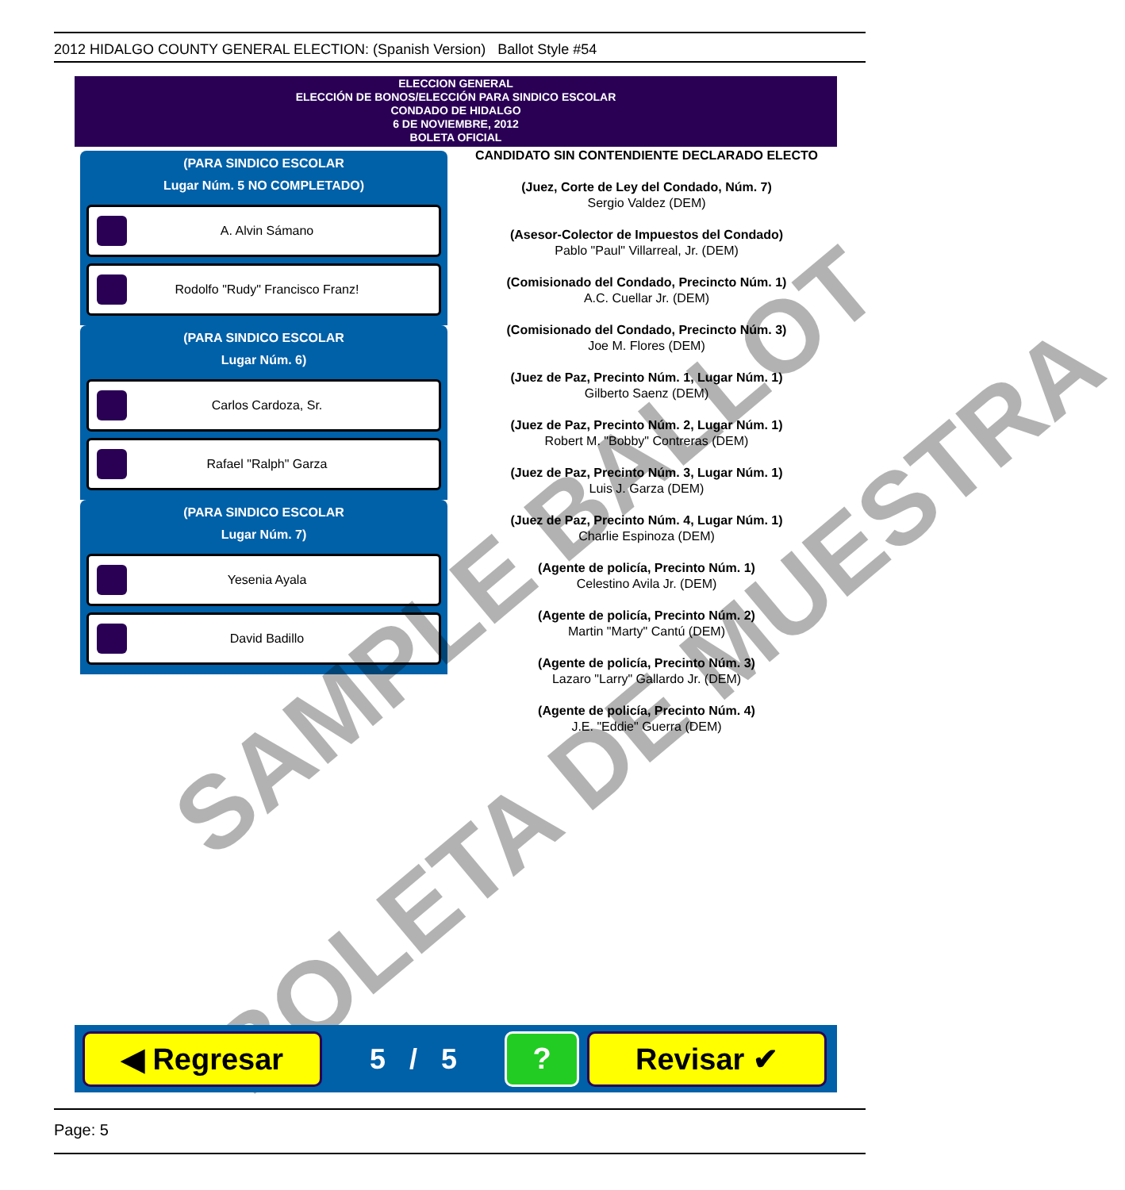2012 HIDALGO COUNTY GENERAL ELECTION: (Spanish Version) Ballot Style #54
ELECCION GENERAL
ELECCIÓN DE BONOS/ELECCIÓN PARA SINDICO ESCOLAR
CONDADO DE HIDALGO
6 DE NOVIEMBRE, 2012
BOLETA OFICIAL
(PARA SINDICO ESCOLAR
Lugar Núm. 5 NO COMPLETADO)
A. Alvin Sámano
Rodolfo "Rudy" Francisco Franz!
(PARA SINDICO ESCOLAR
Lugar Núm. 6)
Carlos Cardoza, Sr.
Rafael "Ralph" Garza
(PARA SINDICO ESCOLAR
Lugar Núm. 7)
Yesenia Ayala
David Badillo
CANDIDATO SIN CONTENDIENTE DECLARADO ELECTO
(Juez, Corte de Ley del Condado, Núm. 7)
Sergio Valdez (DEM)
(Asesor-Colector de Impuestos del Condado)
Pablo "Paul" Villarreal, Jr. (DEM)
(Comisionado del Condado, Precincto Núm. 1)
A.C. Cuellar Jr. (DEM)
(Comisionado del Condado, Precincto Núm. 3)
Joe M. Flores (DEM)
(Juez de Paz, Precinto Núm. 1, Lugar Núm. 1)
Gilberto Saenz (DEM)
(Juez de Paz, Precinto Núm. 2, Lugar Núm. 1)
Robert M. "Bobby" Contreras (DEM)
(Juez de Paz, Precinto Núm. 3, Lugar Núm. 1)
Luis J. Garza (DEM)
(Juez de Paz, Precinto Núm. 4, Lugar Núm. 1)
Charlie Espinoza (DEM)
(Agente de policía, Precinto Núm. 1)
Celestino Avila Jr. (DEM)
(Agente de policía, Precinto Núm. 2)
Martin "Marty" Cantú (DEM)
(Agente de policía, Precinto Núm. 3)
Lazaro "Larry" Gallardo Jr. (DEM)
(Agente de policía, Precinto Núm. 4)
J.E. "Eddie" Guerra (DEM)
SAMPLE BALLOT
BOLETA DE MUESTRA
◀ Regresar
5 / 5
? Revisar ✔
Page: 5